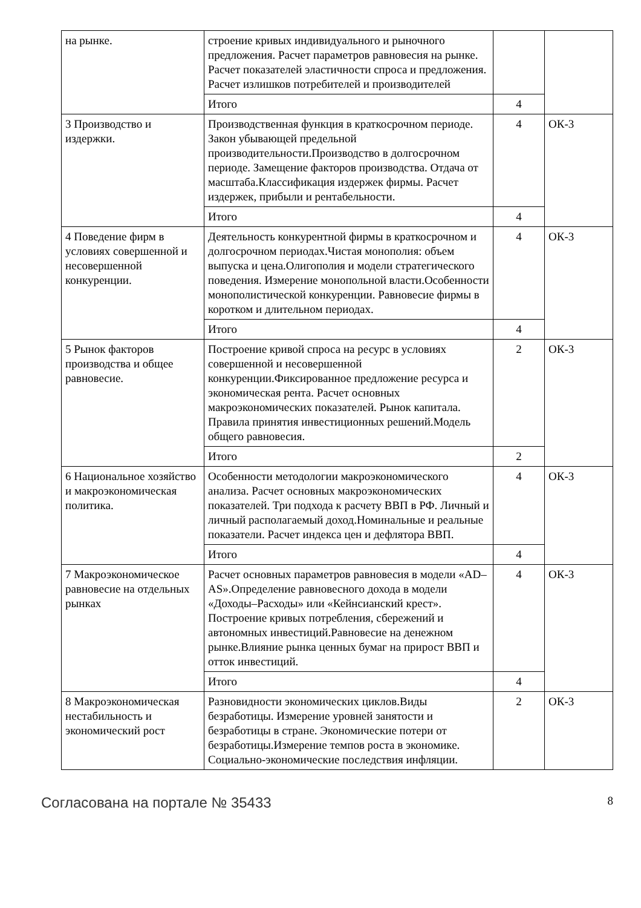| на рынке. | строение кривых индивидуального и рыночного предложения. Расчет параметров равновесия на рынке. Расчет показателей эластичности спроса и предложения. Расчет излишков потребителей и производителей | | |
| | Итого | 4 | |
| 3 Производство и издержки. | Производственная функция в краткосрочном периоде. Закон убывающей предельной производительности.Производство в долгосрочном периоде. Замещение факторов производства. Отдача от масштаба.Классификация издержек фирмы. Расчет издержек, прибыли и рентабельности. | 4 | ОК-3 |
| | Итого | 4 | |
| 4 Поведение фирм в условиях совершенной и несовершенной конкуренции. | Деятельность конкурентной фирмы в краткосрочном и долгосрочном периодах.Чистая монополия: объем выпуска и цена.Олигополия и модели стратегического поведения. Измерение монопольной власти.Особенности монополистической конкуренции. Равновесие фирмы в коротком и длительном периодах. | 4 | ОК-3 |
| | Итого | 4 | |
| 5 Рынок факторов производства и общее равновесие. | Построение кривой спроса на ресурс в условиях совершенной и несовершенной конкуренции.Фиксированное предложение ресурса и экономическая рента. Расчет основных макроэкономических показателей. Рынок капитала. Правила принятия инвестиционных решений.Модель общего равновесия. | 2 | ОК-3 |
| | Итого | 2 | |
| 6 Национальное хозяйство и макроэкономическая политика. | Особенности методологии макроэкономического анализа. Расчет основных макроэкономических показателей. Три подхода к расчету ВВП в РФ. Личный и личный располагаемый доход.Номинальные и реальные показатели. Расчет индекса цен и дефлятора ВВП. | 4 | ОК-3 |
| | Итого | 4 | |
| 7 Макроэкономическое равновесие на отдельных рынках | Расчет основных параметров равновесия в модели «AD–AS».Определение равновесного дохода в модели «Доходы–Расходы» или «Кейнсианский крест». Построение кривых потребления, сбережений и автономных инвестиций.Равновесие на денежном рынке.Влияние рынка ценных бумаг на прирост ВВП и отток инвестиций. | 4 | ОК-3 |
| | Итого | 4 | |
| 8 Макроэкономическая нестабильность и экономический рост | Разновидности экономических циклов.Виды безработицы. Измерение уровней занятости и безработицы в стране. Экономические потери от безработицы.Измерение темпов роста в экономике. Социально-экономические последствия инфляции. | 2 | ОК-3 |
Согласована на портале № 35433 8